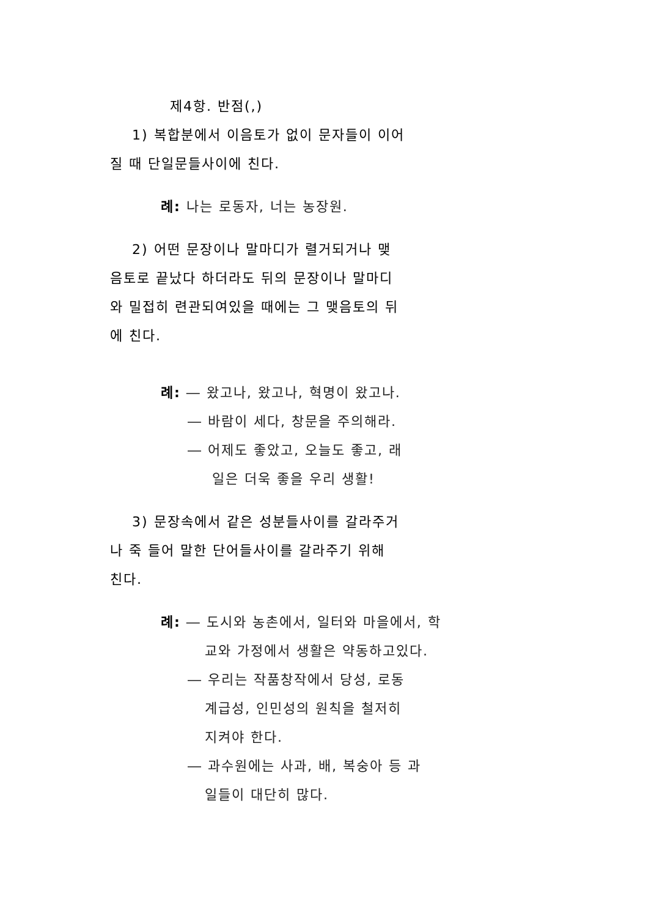제4항. 반점(,)
1) 복합분에서 이음토가 없이 문자들이 이어
질 때 단일문들사이에 친다.
례: 나는 로동자, 너는 농장원.
2) 어떤 문장이나 말마디가 렬거되거나 맺
음토로 끝났다 하더라도 뒤의 문장이나 말마디
와 밀접히 련관되여있을 때에는 그 맺음토의 뒤
에 친다.
례: ― 왔고나, 왔고나, 혁명이 왔고나.
― 바람이 세다, 창문을 주의해라.
― 어제도 좋았고, 오늘도 좋고, 래
일은 더욱 좋을 우리 생활!
3) 문장속에서 같은 성분들사이를 갈라주거
나 죽 들어 말한 단어들사이를 갈라주기 위해
친다.
례: ― 도시와 농촌에서, 일터와 마을에서, 학
교와 가정에서 생활은 약동하고있다.
― 우리는 작품창작에서 당성, 로동
계급성, 인민성의 원칙을 철저히
지켜야 한다.
― 과수원에는 사과, 배, 복숭아 등 과
일들이 대단히 많다.